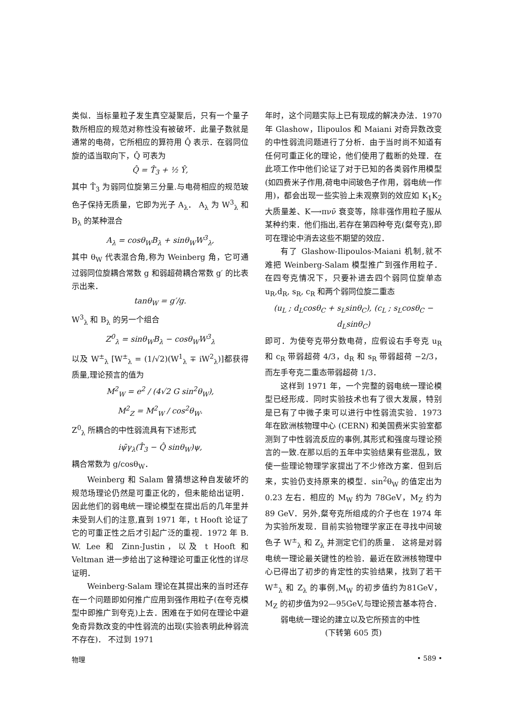类似．当标量粒子发生真空凝聚后，只有一个量子数所相应的规范对称性没有被破坏．此量子数就是通常的电荷，它所相应的算符用 Q̂ 表示．在弱同位旋的适当取向下，Q̂ 可表为
Q̂ = T̂<sub>3</sub> + ½ Ŷ,
其中 T̂<sub>3</sub> 为弱同位旋第三分量.与电荷相应的规范玻色子保持无质量，它即为光子 A<sub>λ</sub>． A<sub>λ</sub> 为 W<sup>3</sup><sub>λ</sub> 和 B<sub>λ</sub> 的某种混合
A<sub>λ</sub> = cosθ<sub>W</sub>B<sub>λ</sub> + sinθ<sub>W</sub>W<sup>3</sup><sub>λ</sub>,
其中 θ<sub>W</sub> 代表混合角,称为 Weinberg 角，它可通过弱同位旋耦合常数 g 和弱超荷耦合常数 g′ 的比表示出来．
tanθ<sub>W</sub> = g′/g.
W<sup>3</sup><sub>λ</sub> 和 B<sub>λ</sub> 的另一个组合
Z<sup>0</sup><sub>λ</sub> = sinθ<sub>W</sub>B<sub>λ</sub> − cosθ<sub>W</sub>W<sup>3</sup><sub>λ</sub>
以及 W<sup>±</sup><sub>λ</sub> [W<sup>±</sup><sub>λ</sub> = (1/√2)(W<sup>1</sup><sub>λ</sub> ∓ iW<sup>2</sup><sub>λ</sub>)]都获得质量,理论预言的值为
M<sup>2</sup><sub>W</sub> = e<sup>2</sup> / (4√2 G sin<sup>2</sup>θ<sub>W</sub>),
M<sup>2</sup><sub>Z</sub> = M<sup>2</sup><sub>W</sub> / cos<sup>2</sup>θ<sub>W</sub>.
Z<sup>0</sup><sub>λ</sub> 所耦合的中性弱流具有下述形式
iψ̄γ<sub>λ</sub>(T̂<sub>3</sub> − Q̂ sinθ<sub>W</sub>)ψ,
耦合常数为 g/cosθ<sub>W</sub>．
Weinberg 和 Salam 曾猜想这种自发破坏的规范场理论仍然是可重正化的，但未能给出证明．因此他们的弱电统一理论模型在提出后的几年里并未受到人们的注意,直到 1971 年，t Hooft 论证了它的可重正性之后才引起广泛的重视．1972 年 B. W. Lee 和 Zinn-Justin，以及 t Hooft 和 Veltman 进一步给出了这种理论可重正化性的详尽证明．
Weinberg-Salam 理论在其提出来的当时还存在一个问题即如何推广应用到强作用粒子(在夸克模型中即推广到夸克)上去．困难在于如何在理论中避免奇异数改变的中性弱流的出现(实验表明此种弱流不存在)． 不过到 1971
年时，这个问题实际上已有现成的解决办法．1970 年 Glashow，Ilipoulos 和 Maiani 对奇异数改变的中性弱流问题进行了分析．由于当时尚不知道有任何可重正化的理论，他们使用了截断的处理．在此项工作中他们论证了对于已知的各类弱作用模型(如四费米子作用,荷电中间玻色子作用，弱电统一作用)，都会出现一些实验上未观察到的效应如 K<sub>1</sub>K<sub>2</sub> 大质量差、K⟶πνν̄ 衰变等，除非强作用粒子服从某种约束．他们指出,若存在第四种夸克(粲夸克),即可在理论中消去这些不期望的效应．
有了 Glashow-Ilipoulos-Maiani 机制,就不难把 Weinberg-Salam 模型推广到强作用粒子．在四夸克情况下，只要补进去四个弱同位旋单态 u<sub>R</sub>,d<sub>R</sub>, s<sub>R</sub>, c<sub>R</sub> 和两个弱同位旋二重态
(u<sub>L</sub> ; d<sub>L</sub>cosθ<sub>C</sub> + s<sub>L</sub>sinθ<sub>C</sub>), (c<sub>L</sub> ; s<sub>L</sub>cosθ<sub>C</sub> − d<sub>L</sub>sinθ<sub>C</sub>)
即可．为使夸克带分数电荷，应假设右手夸克 u<sub>R</sub> 和 c<sub>R</sub> 带弱超荷 4/3，d<sub>R</sub> 和 s<sub>R</sub> 带弱超荷 −2/3，而左手夸克二重态带弱超荷 1/3．
这样到 1971 年，一个完整的弱电统一理论模型已经形成．同时实验技术也有了很大发展，特别是已有了中微子束可以进行中性弱流实验．1973 年在欧洲核物理中心 (CERN) 和美国费米实验室都测到了中性弱流反应的事例,其形式和强度与理论预言的一致.在那以后的五年中实验结果有些混乱，致使一些理论物理学家提出了不少修改方案．但到后来，实验仍支持原来的模型．sin<sup>2</sup>θ<sub>W</sub> 的值定出为 0.23 左右．相应的 M<sub>W</sub> 约为 78GeV，M<sub>Z</sub> 约为 89 GeV．另外,粲夸克所组成的介子也在 1974 年为实验所发现．目前实验物理学家正在寻找中间玻色子 W<sup>±</sup><sub>λ</sub> 和 Z<sub>λ</sub> 并测定它们的质量． 这将是对弱电统一理论最关键性的检验．最近在欧洲核物理中心已得出了初步的肯定性的实验结果，找到了若干 W<sup>±</sup><sub>λ</sub> 和 Z<sub>λ</sub> 的事例,M<sub>W</sub> 的初步值约为81GeV，M<sub>Z</sub> 的初步值为92—95GeV,与理论预言基本符合．
弱电统一理论的建立以及它所预言的中性
(下转第 605 页)
物理 • 589 •